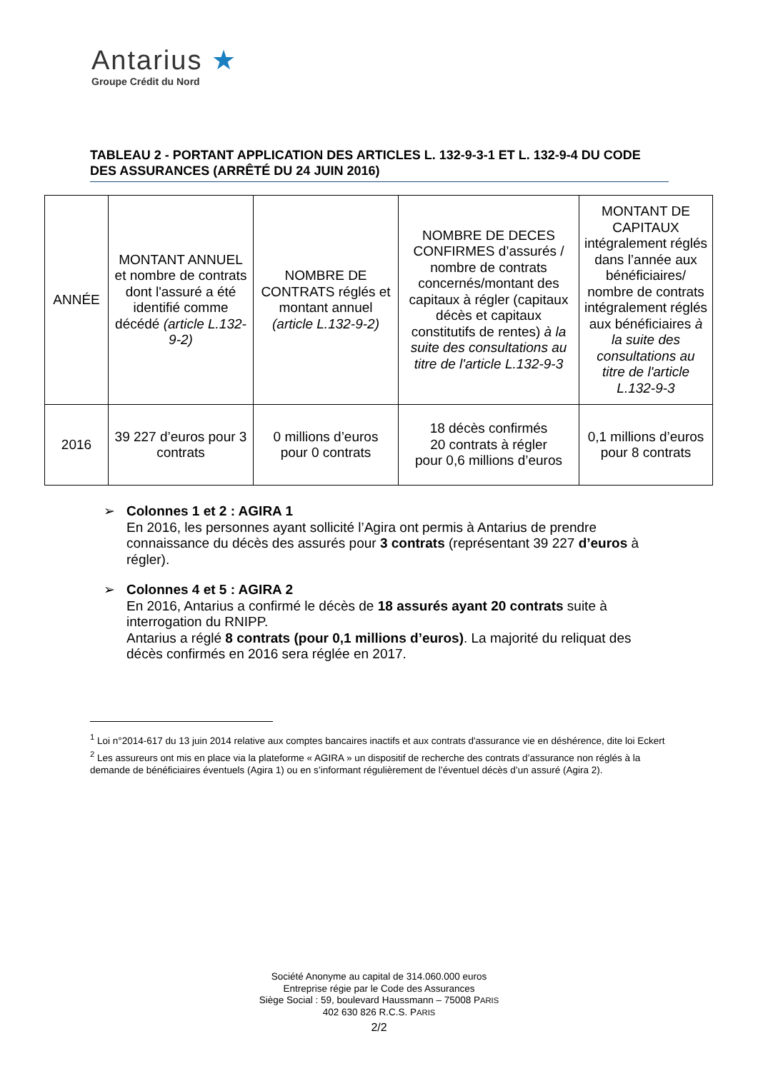Antarius ★
Groupe Crédit du Nord
TABLEAU 2 - PORTANT APPLICATION DES ARTICLES L. 132-9-3-1 ET L. 132-9-4 DU CODE DES ASSURANCES (ARRÊTÉ DU 24 JUIN 2016)
| ANNÉE | MONTANT ANNUEL et nombre de contrats dont l'assuré a été identifié comme décédé (article L.132-9-2) | NOMBRE DE CONTRATS réglés et montant annuel (article L.132-9-2) | NOMBRE DE DECES CONFIRMES d’assurés / nombre de contrats concernés/montant des capitaux à régler (capitaux décès et capitaux constitutifs de rentes) à la suite des consultations au titre de l'article L.132-9-3 | MONTANT DE CAPITAUX intégralement réglés dans l’année aux bénéficiaires/ nombre de contrats intégralement réglés aux bénéficiaires à la suite des consultations au titre de l'article L.132-9-3 |
| --- | --- | --- | --- | --- |
| 2016 | 39 227 d’euros pour 3 contrats | 0 millions d’euros pour 0 contrats | 18 décès confirmés 20 contrats à régler pour 0,6 millions d’euros | 0,1 millions d’euros pour 8 contrats |
➢ Colonnes 1 et 2 : AGIRA 1
En 2016, les personnes ayant sollicité l’Agira ont permis à Antarius de prendre connaissance du décès des assurés pour 3 contrats (représentant 39 227 d’euros à régler).
➢ Colonnes 4 et 5 : AGIRA 2
En 2016, Antarius a confirmé le décès de 18 assurés ayant 20 contrats suite à interrogation du RNIPP.
Antarius a réglé 8 contrats (pour 0,1 millions d’euros). La majorité du reliquat des décès confirmés en 2016 sera réglée en 2017.
<sup>1</sup> Loi n°2014-617 du 13 juin 2014 relative aux comptes bancaires inactifs et aux contrats d'assurance vie en déshérence, dite loi Eckert
<sup>2</sup> Les assureurs ont mis en place via la plateforme « AGIRA » un dispositif de recherche des contrats d’assurance non réglés à la demande de bénéficiaires éventuels (Agira 1) ou en s’informant régulièrement de l’éventuel décès d’un assuré (Agira 2).
Société Anonyme au capital de 314.060.000 euros
Entreprise régie par le Code des Assurances
Siège Social : 59, boulevard Haussmann – 75008 PARIS
402 630 826 R.C.S. PARIS
2/2